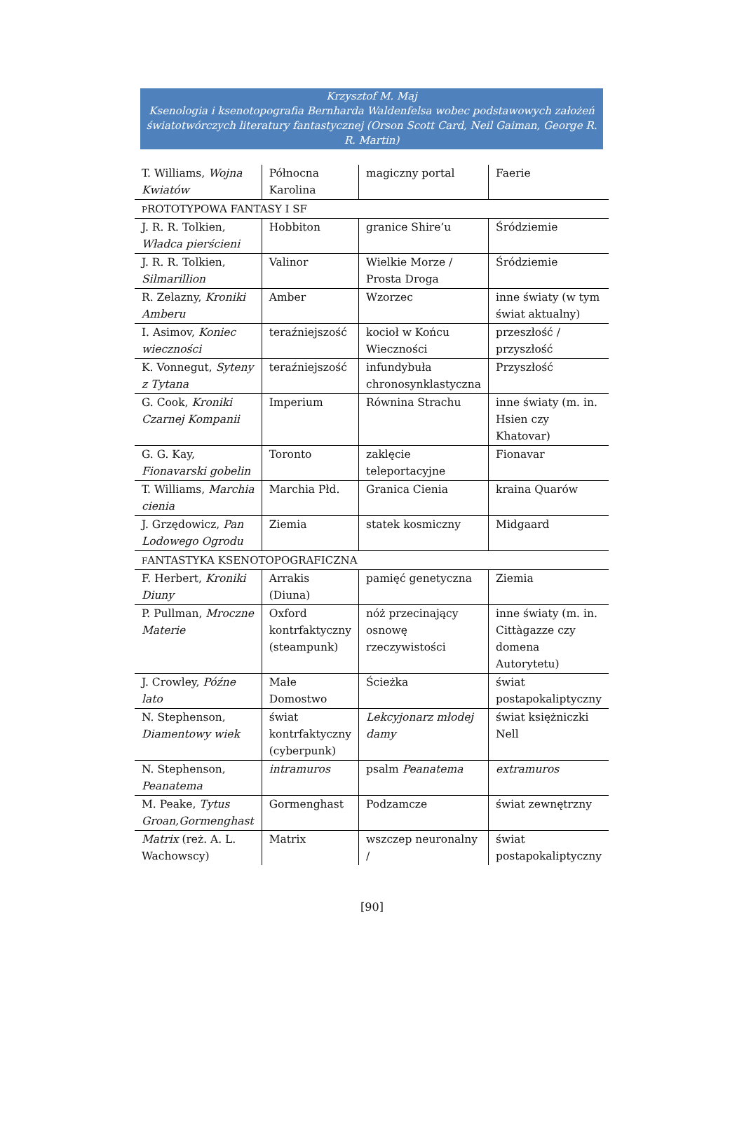Krzysztof M. Maj
Ksenologia i ksenotopografia Bernharda Waldenfelsa wobec podstawowych założeń światotwórczych literatury fantastycznej (Orson Scott Card, Neil Gaiman, George R. R. Martin)
| T. Williams, Wojna Kwiatów | Północna Karolina | magiczny portal | Faerie |
| P ROTOTYPOWA FANTASY I SF | | | |
| J. R. R. Tolkien, Władca pierścieni | Hobbiton | granice Shire’u | Śródziemie |
| J. R. R. Tolkien, Silmarillion | Valinor | Wielkie Morze / Prosta Droga | Śródziemie |
| R. Zelazny, Kroniki Amberu | Amber | Wzorzec | inne światy (w tym świat aktualny) |
| I. Asimov, Koniec wieczności | teraźniejszość | kocioł w Końcu Wieczności | przeszłość / przyszłość |
| K. Vonnegut, Syteny z Tytana | teraźniejszość | infundybuła chronosynklastyczna | Przyszłość |
| G. Cook, Kroniki Czarnej Kompanii | Imperium | Równina Strachu | inne światy (m. in. Hsien czy Khatovar) |
| G. G. Kay, Fionavarski gobelin | Toronto | zaklęcie teleportacyjne | Fionavar |
| T. Williams, Marchia cienia | Marchia Płd. | Granica Cienia | kraina Quarów |
| J. Grzędowicz, Pan Lodowego Ogrodu | Ziemia | statek kosmiczny | Midgaard |
| F ANTASTYKA KSENOTOPOGRAFICZNA | | | |
| F. Herbert, Kroniki Diuny | Arrakis (Diuna) | pamięć genetyczna | Ziemia |
| P. Pullman, Mroczne Materie | Oxford kontrfaktyczny (steampunk) | nóż przecinający osnowę rzeczywistości | inne światy (m. in. Cittàgazze czy domena Autorytetu) |
| J. Crowley, Późne lato | Małe Domostwo | Ścieżka | świat postapokaliptyczny |
| N. Stephenson, Diamentowy wiek | świat kontrfaktyczny (cyberpunk) | Lekcyjonarz młodej damy | świat księżniczki Nell |
| N. Stephenson, Peanatema | intramuros | psalm Peanatema | extramuros |
| M. Peake, Tytus Groan,Gormenghast | Gormenghast | Podzamcze | świat zewnętrzny |
| Matrix (reż. A. L. Wachowscy) | Matrix | wszczep neuronalny / | świat postapokaliptyczny |
[90]